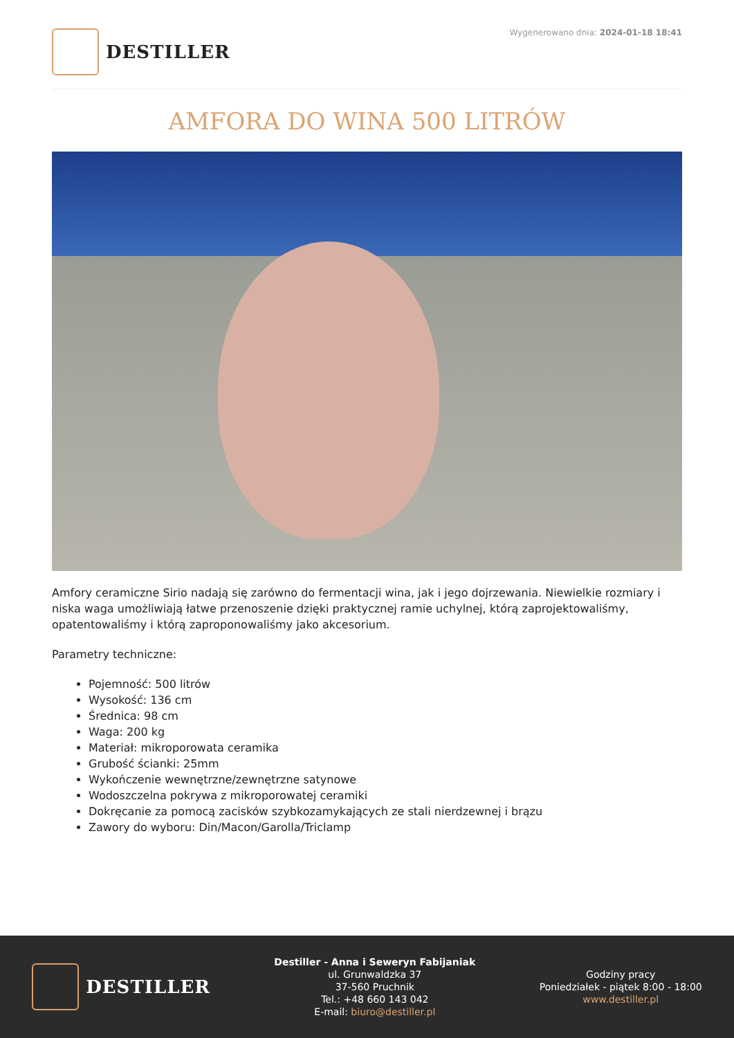DESTILLER
Wygenerowano dnia: 2024-01-18 18:41
AMFORA DO WINA 500 LITRÓW
Amfory ceramiczne Sirio nadają się zarówno do fermentacji wina, jak i jego dojrzewania. Niewielkie rozmiary i niska waga umożliwiają łatwe przenoszenie dzięki praktycznej ramie uchylnej, którą zaprojektowaliśmy, opatentowaliśmy i którą zaproponowaliśmy jako akcesorium.
Parametry techniczne:
Pojemność: 500 litrów
Wysokość: 136 cm
Średnica: 98 cm
Waga: 200 kg
Materiał: mikroporowata ceramika
Grubość ścianki: 25mm
Wykończenie wewnętrzne/zewnętrzne satynowe
Wodoszczelna pokrywa z mikroporowatej ceramiki
Dokręcanie za pomocą zacisków szybkozamykających ze stali nierdzewnej i brązu
Zawory do wyboru: Din/Macon/Garolla/Triclamp
DESTILLER
Destiller - Anna i Seweryn Fabijaniak
ul. Grunwaldzka 37
37-560 Pruchnik
Tel.: +48 660 143 042
E-mail: biuro@destiller.pl
Godziny pracy
Poniedziałek - piątek 8:00 - 18:00
www.destiller.pl